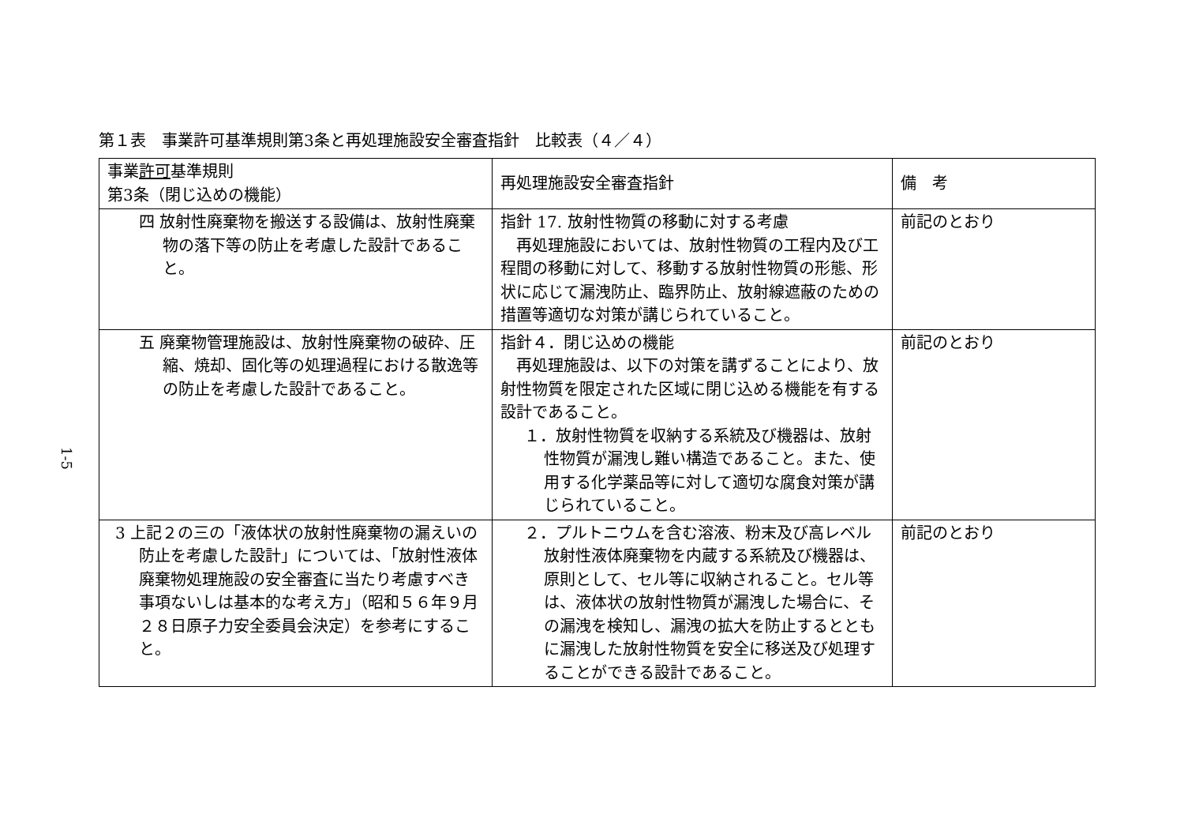第１表　事業許可基準規則第3条と再処理施設安全審査指針　比較表（４／４）
1-5
| 事業 許可 基準規則 第3条（閉じ込めの機能） | 再処理施設安全審査指針 | 備 考 |
| --- | --- | --- |
| 四 放射性廃棄物を搬送する設備は、放射性廃棄物の落下等の防止を考慮した設計であること。 | 指針 17. 放射性物質の移動に対する考慮 再処理施設においては、放射性物質の工程内及び工程間の移動に対して、移動する放射性物質の形態、形状に応じて漏洩防止、臨界防止、放射線遮蔽のための措置等適切な対策が講じられていること。 | 前記のとおり |
| 五 廃棄物管理施設は、放射性廃棄物の破砕、圧縮、焼却、固化等の処理過程における散逸等の防止を考慮した設計であること。 | 指針４．閉じ込めの機能 再処理施設は、以下の対策を講ずることにより、放射性物質を限定された区域に閉じ込める機能を有する設計であること。 １．放射性物質を収納する系統及び機器は、放射性物質が漏洩し難い構造であること。また、使用する化学薬品等に対して適切な腐食対策が講じられていること。 | 前記のとおり |
| 3 上記２の三の「液体状の放射性廃棄物の漏えいの防止を考慮した設計」については、「放射性液体廃棄物処理施設の安全審査に当たり考慮すべき事項ないしは基本的な考え方」（昭和５６年９月２８日原子力安全委員会決定）を参考にすること。 | ２．プルトニウムを含む溶液、粉末及び高レベル放射性液体廃棄物を内蔵する系統及び機器は、原則として、セル等に収納されること。セル等は、液体状の放射性物質が漏洩した場合に、その漏洩を検知し、漏洩の拡大を防止するとともに漏洩した放射性物質を安全に移送及び処理することができる設計であること。 | 前記のとおり |